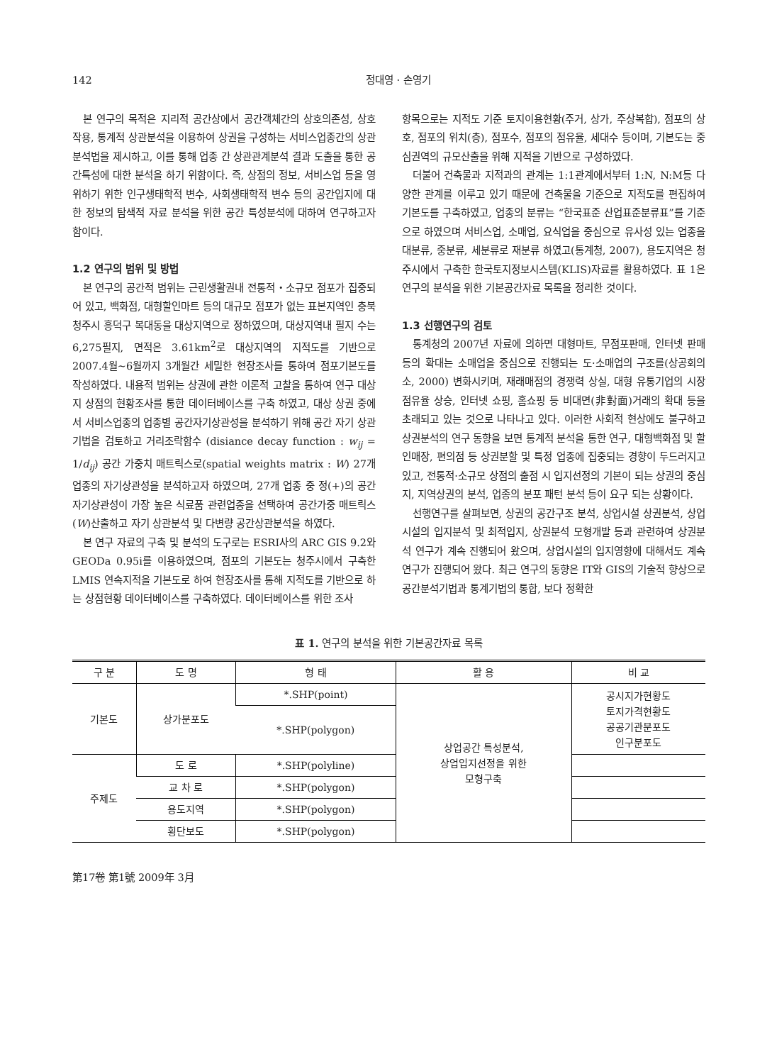142 정대영 · 손영기
본 연구의 목적은 지리적 공간상에서 공간객체간의 상호의존성, 상호작용, 통계적 상관분석을 이용하여 상권을 구성하는 서비스업종간의 상관분석법을 제시하고, 이를 통해 업종 간 상관관계분석 결과 도출을 통한 공간특성에 대한 분석을 하기 위함이다. 즉, 상점의 정보, 서비스업 등을 영위하기 위한 인구생태학적 변수, 사회생태학적 변수 등의 공간입지에 대한 정보의 탐색적 자료 분석을 위한 공간 특성분석에 대하여 연구하고자 함이다.
1.2 연구의 범위 및 방법
본 연구의 공간적 범위는 근린생활권내 전통적・소규모 점포가 집중되어 있고, 백화점, 대형할인마트 등의 대규모 점포가 없는 표본지역인 충북 청주시 흥덕구 복대동을 대상지역으로 정하였으며, 대상지역내 필지 수는 6,275필지, 면적은 3.61km<sup>2</sup>로 대상지역의 지적도를 기반으로 2007.4월~6월까지 3개월간 세밀한 현장조사를 통하여 점포기본도를 작성하였다. 내용적 범위는 상권에 관한 이론적 고찰을 통하여 연구 대상지 상점의 현황조사를 통한 데이터베이스를 구축 하였고, 대상 상권 중에서 서비스업종의 업종별 공간자기상관성을 분석하기 위해 공간 자기 상관 기법을 검토하고 거리조락함수 (disiance decay function : w<sub>ij</sub> = 1/d<sub>ij</sub>) 공간 가중치 매트릭스로(spatial weights matrix : W) 27개 업종의 자기상관성을 분석하고자 하였으며, 27개 업종 중 정(+)의 공간자기상관성이 가장 높은 식료품 관련업종을 선택하여 공간가중 매트릭스(W)산출하고 자기 상관분석 및 다변량 공간상관분석을 하였다.
본 연구 자료의 구축 및 분석의 도구로는 ESRI사의 ARC GIS 9.2와 GEODa 0.95i를 이용하였으며, 점포의 기본도는 청주시에서 구축한 LMIS 연속지적을 기본도로 하여 현장조사를 통해 지적도를 기반으로 하는 상점현황 데이터베이스를 구축하였다. 데이터베이스를 위한 조사
항목으로는 지적도 기준 토지이용현황(주거, 상가, 주상복합), 점포의 상호, 점포의 위치(층), 점포수, 점포의 점유율, 세대수 등이며, 기본도는 중심권역의 규모산출을 위해 지적을 기반으로 구성하였다.
더불어 건축물과 지적과의 관계는 1:1관계에서부터 1:N, N:M등 다양한 관계를 이루고 있기 때문에 건축물을 기준으로 지적도를 편집하여 기본도를 구축하였고, 업종의 분류는 “한국표준 산업표준분류표”를 기준으로 하였으며 서비스업, 소매업, 요식업을 중심으로 유사성 있는 업종을 대분류, 중분류, 세분류로 재분류 하였고(통계청, 2007), 용도지역은 청주시에서 구축한 한국토지정보시스템(KLIS)자료를 활용하였다. 표 1은 연구의 분석을 위한 기본공간자료 목록을 정리한 것이다.
1.3 선행연구의 검토
통계청의 2007년 자료에 의하면 대형마트, 무점포판매, 인터넷 판매 등의 확대는 소매업을 중심으로 진행되는 도·소매업의 구조를(상공회의소, 2000) 변화시키며, 재래매점의 경쟁력 상실, 대형 유통기업의 시장점유율 상승, 인터넷 쇼핑, 홈쇼핑 등 비대면(非對面)거래의 확대 등을 초래되고 있는 것으로 나타나고 있다. 이러한 사회적 현상에도 불구하고 상권분석의 연구 동향을 보면 통계적 분석을 통한 연구, 대형백화점 및 할인매장, 편의점 등 상권분할 및 특정 업종에 집중되는 경향이 두드러지고 있고, 전통적·소규모 상점의 출점 시 입지선정의 기본이 되는 상권의 중심지, 지역상권의 분석, 업종의 분포 패턴 분석 등이 요구 되는 상황이다.
선행연구를 살펴보면, 상권의 공간구조 분석, 상업시설 상권분석, 상업시설의 입지분석 및 최적입지, 상권분석 모형개발 등과 관련하여 상권분석 연구가 계속 진행되어 왔으며, 상업시설의 입지영향에 대해서도 계속 연구가 진행되어 왔다. 최근 연구의 동향은 IT와 GIS의 기술적 향상으로 공간분석기법과 통계기법의 통합, 보다 정확한
표 1. 연구의 분석을 위한 기본공간자료 목록
| 구 분 | 도 명 | 형 태 | 활 용 | 비 교 |
| --- | --- | --- | --- | --- |
| 기본도 | 상가분포도 | *.SHP(point) | 상업공간 특성분석, 상업입지선정을 위한 모형구축 | 공시지가현황도 토지가격현황도 공공기관분포도 인구분포도 |
| | | *.SHP(polygon) | | |
| 주제도 | 도 로 | *.SHP(polyline) | | |
| | 교 차 로 | *.SHP(polygon) | | |
| | 용도지역 | *.SHP(polygon) | | |
| | 횡단보도 | *.SHP(polygon) | | |
第17卷 第1號 2009年 3月